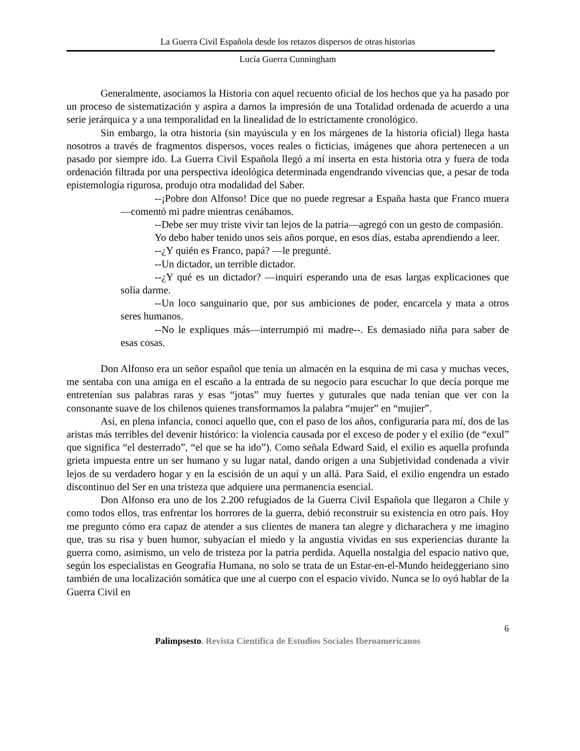La Guerra Civil Española desde los retazos dispersos de otras historias
Lucía Guerra Cunningham
Generalmente, asociamos la Historia con aquel recuento oficial de los hechos que ya ha pasado por un proceso de sistematización y aspira a darnos la impresión de una Totalidad ordenada de acuerdo a una serie jerárquica y a una temporalidad en la linealidad de lo estrictamente cronológico.
Sin embargo, la otra historia (sin mayúscula y en los márgenes de la historia oficial) llega hasta nosotros a través de fragmentos dispersos, voces reales o ficticias, imágenes que ahora pertenecen a un pasado por siempre ido. La Guerra Civil Española llegó a mí inserta en esta historia otra y fuera de toda ordenación filtrada por una perspectiva ideológica determinada engendrando vivencias que, a pesar de toda epistemología rigurosa, produjo otra modalidad del Saber.
--¡Pobre don Alfonso! Dice que no puede regresar a España hasta que Franco muera—comentó mi padre mientras cenábamos.
--Debe ser muy triste vivir tan lejos de la patria—agregó con un gesto de compasión.
Yo debo haber tenido unos seis años porque, en esos días, estaba aprendiendo a leer.
--¿Y quién es Franco, papá? —le pregunté.
--Un dictador, un terrible dictador.
--¿Y qué es un dictador? —inquirí esperando una de esas largas explicaciones que solía darme.
--Un loco sanguinario que, por sus ambiciones de poder, encarcela y mata a otros seres humanos.
--No le expliques más—interrumpió mi madre--. Es demasiado niña para saber de esas cosas.
Don Alfonso era un señor español que tenía un almacén en la esquina de mi casa y muchas veces, me sentaba con una amiga en el escaño a la entrada de su negocio para escuchar lo que decía porque me entretenían sus palabras raras y esas “jotas” muy fuertes y guturales que nada tenían que ver con la consonante suave de los chilenos quienes transformamos la palabra “mujer” en “mujier”.
Así, en plena infancia, conocí aquello que, con el paso de los años, configuraría para mí, dos de las aristas más terribles del devenir histórico: la violencia causada por el exceso de poder y el exilio (de “exul” que significa “el desterrado”, “el que se ha ido”). Como señala Edward Said, el exilio es aquella profunda grieta impuesta entre un ser humano y su lugar natal, dando origen a una Subjetividad condenada a vivir lejos de su verdadero hogar y en la escisión de un aquí y un allá. Para Said, el exilio engendra un estado discontinuo del Ser en una tristeza que adquiere una permanencia esencial.
Don Alfonso era uno de los 2.200 refugiados de la Guerra Civil Española que llegaron a Chile y como todos ellos, tras enfrentar los horrores de la guerra, debió reconstruir su existencia en otro país. Hoy me pregunto cómo era capaz de atender a sus clientes de manera tan alegre y dicharachera y me imagino que, tras su risa y buen humor, subyacían el miedo y la angustia vividas en sus experiencias durante la guerra como, asimismo, un velo de tristeza por la patria perdida. Aquella nostalgia del espacio nativo que, según los especialistas en Geografía Humana, no solo se trata de un Estar-en-el-Mundo heideggeriano sino también de una localización somática que une al cuerpo con el espacio vivido. Nunca se lo oyó hablar de la Guerra Civil en
6
Palimpsesto. Revista Científica de Estudios Sociales Iberoamericanos